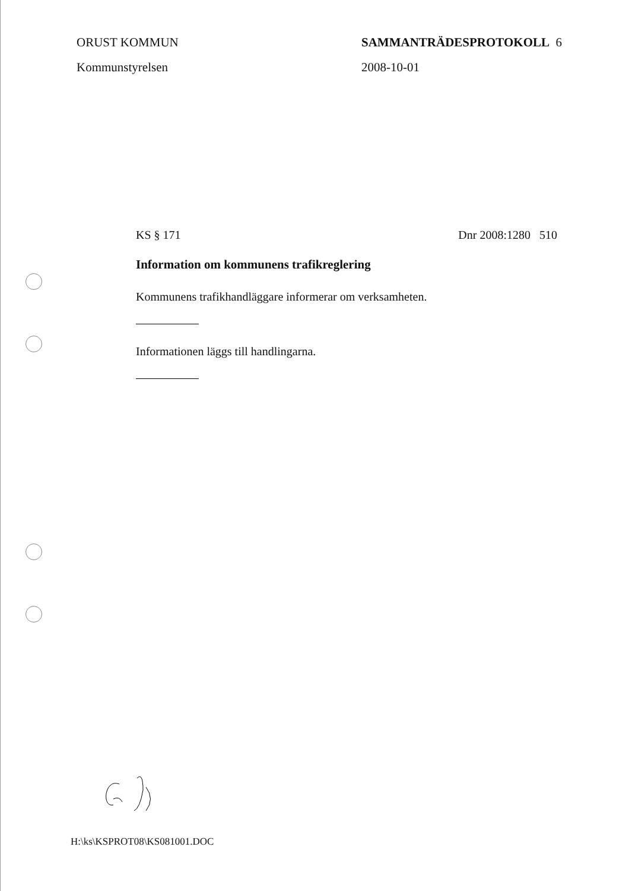ORUST KOMMUN
Kommunstyrelsen
SAMMANTRÄDESPROTOKOLL 6
2008-10-01
KS § 171 Dnr 2008:1280 510
Information om kommunens trafikreglering
Kommunens trafikhandläggare informerar om verksamheten.
Informationen läggs till handlingarna.
H:\ks\KSPROT08\KS081001.DOC